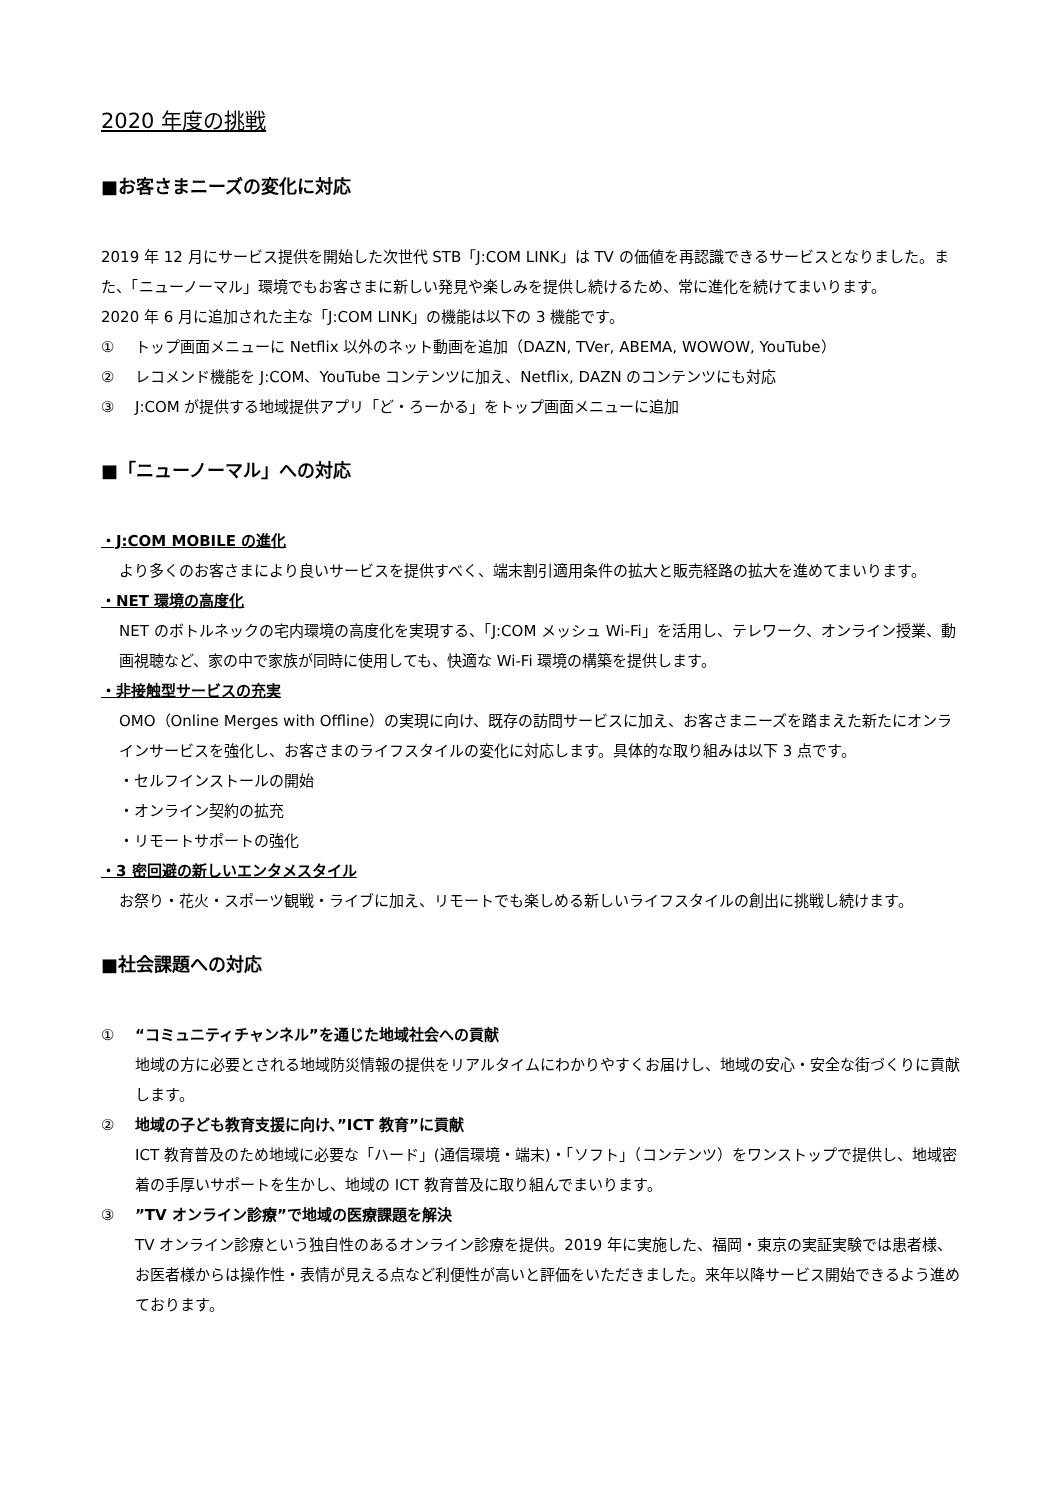2020 年度の挑戦
■お客さまニーズの変化に対応
2019 年 12 月にサービス提供を開始した次世代 STB「J:COM LINK」は TV の価値を再認識できるサービスとなりました。また、「ニューノーマル」環境でもお客さまに新しい発見や楽しみを提供し続けるため、常に進化を続けてまいります。
2020 年 6 月に追加された主な「J:COM LINK」の機能は以下の 3 機能です。
① トップ画面メニューに Netflix 以外のネット動画を追加（DAZN, TVer, ABEMA, WOWOW, YouTube）
② レコメンド機能を J:COM、YouTube コンテンツに加え、Netflix, DAZN のコンテンツにも対応
③ J:COM が提供する地域提供アプリ「ど・ろーかる」をトップ画面メニューに追加
■「ニューノーマル」への対応
・J:COM MOBILE の進化
より多くのお客さまにより良いサービスを提供すべく、端末割引適用条件の拡大と販売経路の拡大を進めてまいります。
・NET 環境の高度化
NET のボトルネックの宅内環境の高度化を実現する、「J:COM メッシュ Wi-Fi」を活用し、テレワーク、オンライン授業、動画視聴など、家の中で家族が同時に使用しても、快適な Wi-Fi 環境の構築を提供します。
・非接触型サービスの充実
OMO（Online Merges with Offline）の実現に向け、既存の訪問サービスに加え、お客さまニーズを踏まえた新たにオンラインサービスを強化し、お客さまのライフスタイルの変化に対応します。具体的な取り組みは以下 3 点です。
・セルフインストールの開始
・オンライン契約の拡充
・リモートサポートの強化
・3 密回避の新しいエンタメスタイル
お祭り・花火・スポーツ観戦・ライブに加え、リモートでも楽しめる新しいライフスタイルの創出に挑戦し続けます。
■社会課題への対応
① “コミュニティチャンネル”を通じた地域社会への貢献
地域の方に必要とされる地域防災情報の提供をリアルタイムにわかりやすくお届けし、地域の安心・安全な街づくりに貢献します。
② 地域の子ども教育支援に向け、”ICT 教育”に貢献
ICT 教育普及のため地域に必要な「ハード」(通信環境・端末)・「ソフト」（コンテンツ）をワンストップで提供し、地域密着の手厚いサポートを生かし、地域の ICT 教育普及に取り組んでまいります。
③”TV オンライン診療”で地域の医療課題を解決
TV オンライン診療という独自性のあるオンライン診療を提供。2019 年に実施した、福岡・東京の実証実験では患者様、お医者様からは操作性・表情が見える点など利便性が高いと評価をいただきました。来年以降サービス開始できるよう進めております。